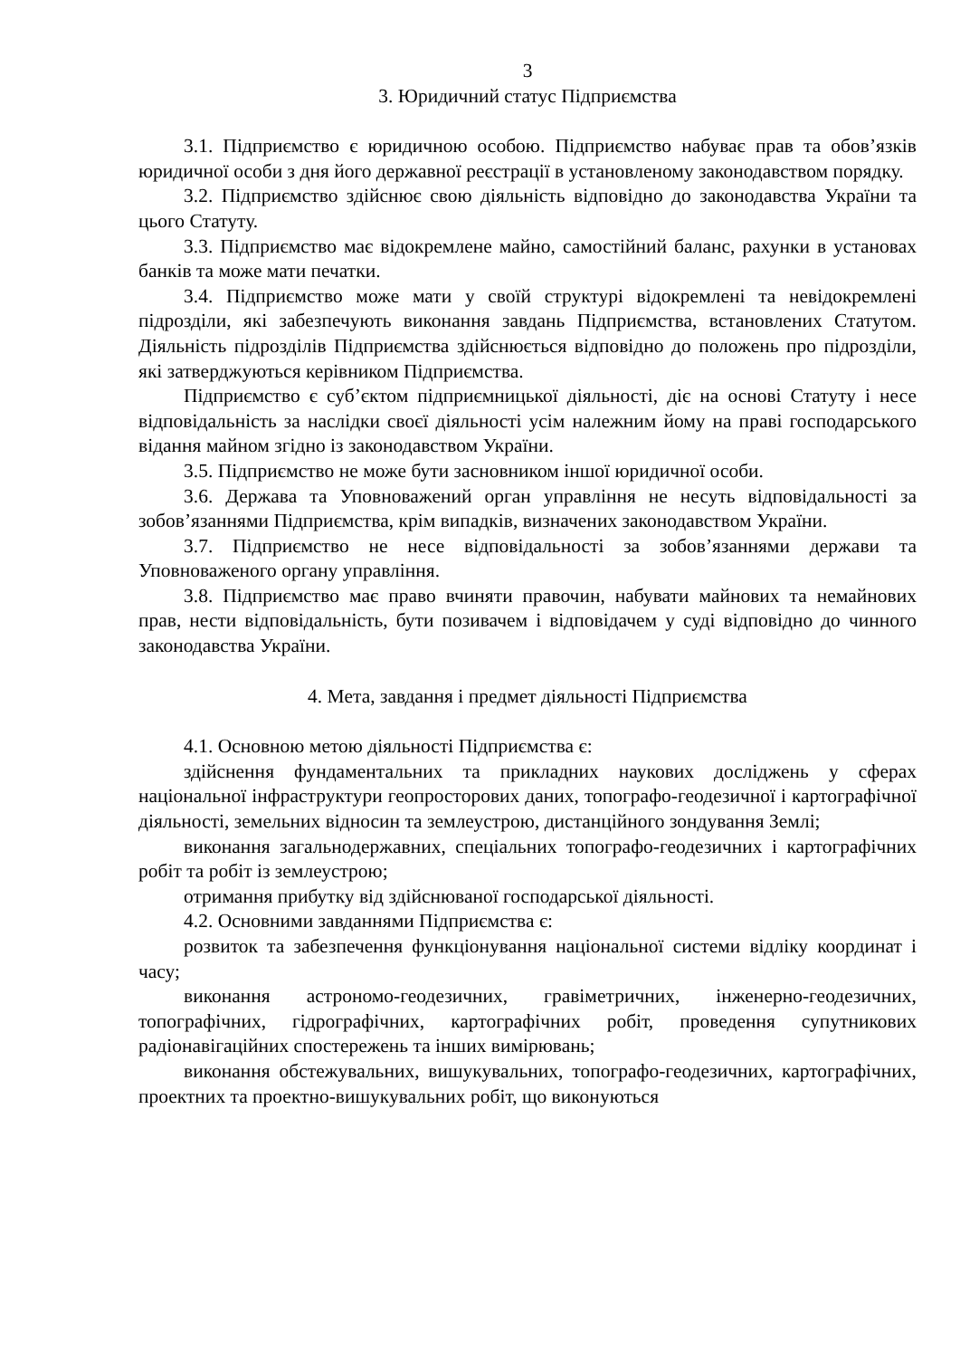3
3. Юридичний статус Підприємства
3.1. Підприємство є юридичною особою. Підприємство набуває прав та обов’язків юридичної особи з дня його державної реєстрації в установленому законодавством порядку.
3.2. Підприємство здійснює свою діяльність відповідно до законодавства України та цього Статуту.
3.3. Підприємство має відокремлене майно, самостійний баланс, рахунки в установах банків та може мати печатки.
3.4. Підприємство може мати у своїй структурі відокремлені та невідокремлені підрозділи, які забезпечують виконання завдань Підприємства, встановлених Статутом. Діяльність підрозділів Підприємства здійснюється відповідно до положень про підрозділи, які затверджуються керівником Підприємства.
Підприємство є суб’єктом підприємницької діяльності, діє на основі Статуту і несе відповідальність за наслідки своєї діяльності усім належним йому на праві господарського відання майном згідно із законодавством України.
3.5. Підприємство не може бути засновником іншої юридичної особи.
3.6. Держава та Уповноважений орган управління не несуть відповідальності за зобов’язаннями Підприємства, крім випадків, визначених законодавством України.
3.7. Підприємство не несе відповідальності за зобов’язаннями держави та Уповноваженого органу управління.
3.8. Підприємство має право вчиняти правочин, набувати майнових та немайнових прав, нести відповідальність, бути позивачем і відповідачем у суді відповідно до чинного законодавства України.
4. Мета, завдання і предмет діяльності Підприємства
4.1. Основною метою діяльності Підприємства є:
здійснення фундаментальних та прикладних наукових досліджень у сферах національної інфраструктури геопросторових даних, топографо-геодезичної і картографічної діяльності, земельних відносин та землеустрою, дистанційного зондування Землі;
виконання загальнодержавних, спеціальних топографо-геодезичних і картографічних робіт та робіт із землеустрою;
отримання прибутку від здійснюваної господарської діяльності.
4.2. Основними завданнями Підприємства є:
розвиток та забезпечення функціонування національної системи відліку координат і часу;
виконання астрономо-геодезичних, гравіметричних, інженерно-геодезичних, топографічних, гідрографічних, картографічних робіт, проведення супутникових радіонавігаційних спостережень та інших вимірювань;
виконання обстежувальних, вишукувальних, топографо-геодезичних, картографічних, проектних та проектно-вишукувальних робіт, що виконуються